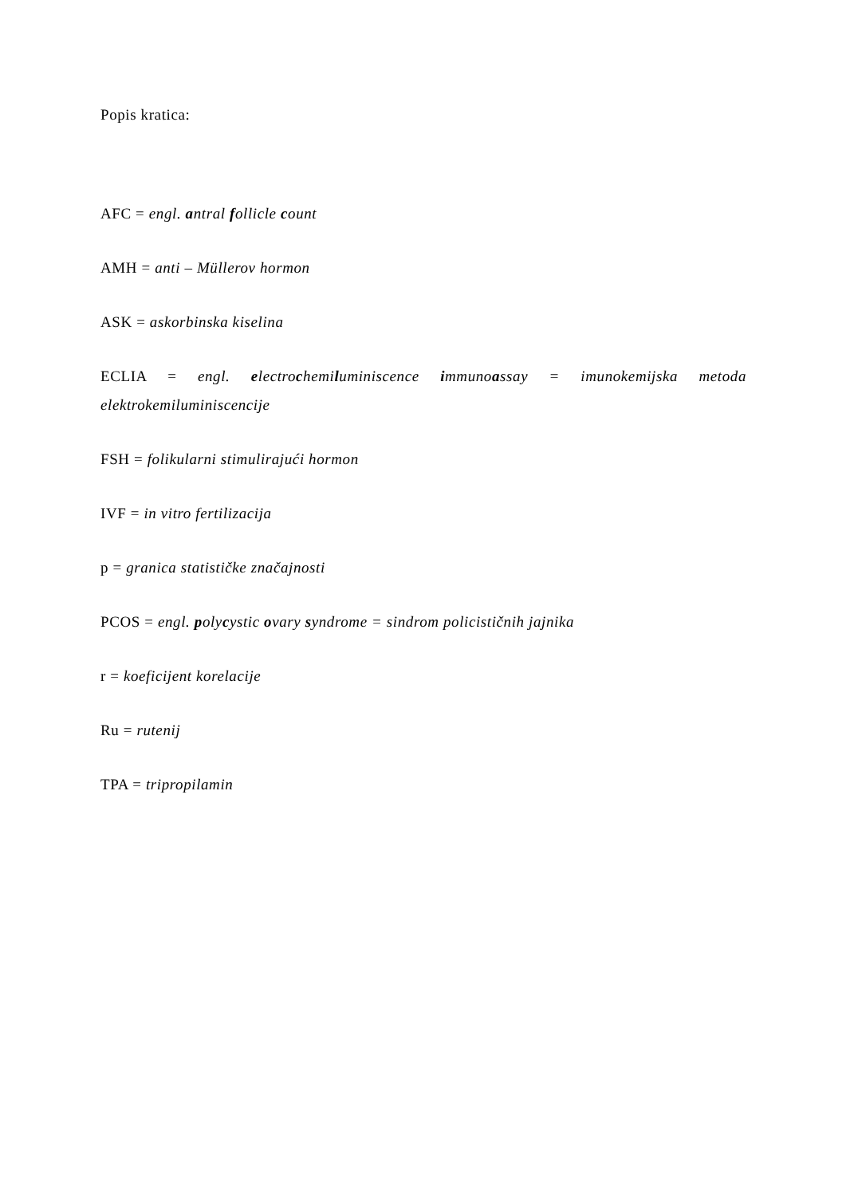Popis kratica:
AFC = engl. antral follicle count
AMH = anti – Müllerov hormon
ASK = askorbinska kiselina
ECLIA = engl. electrochemiluminiscence immunoassay = imunokemijska metoda elektrokemiluminiscencije
FSH = folikularni stimulirajući hormon
IVF = in vitro fertilizacija
p = granica statističke značajnosti
PCOS = engl. polycystic ovary syndrome = sindrom policističnih jajnika
r = koeficijent korelacije
Ru = rutenij
TPA = tripropilamin